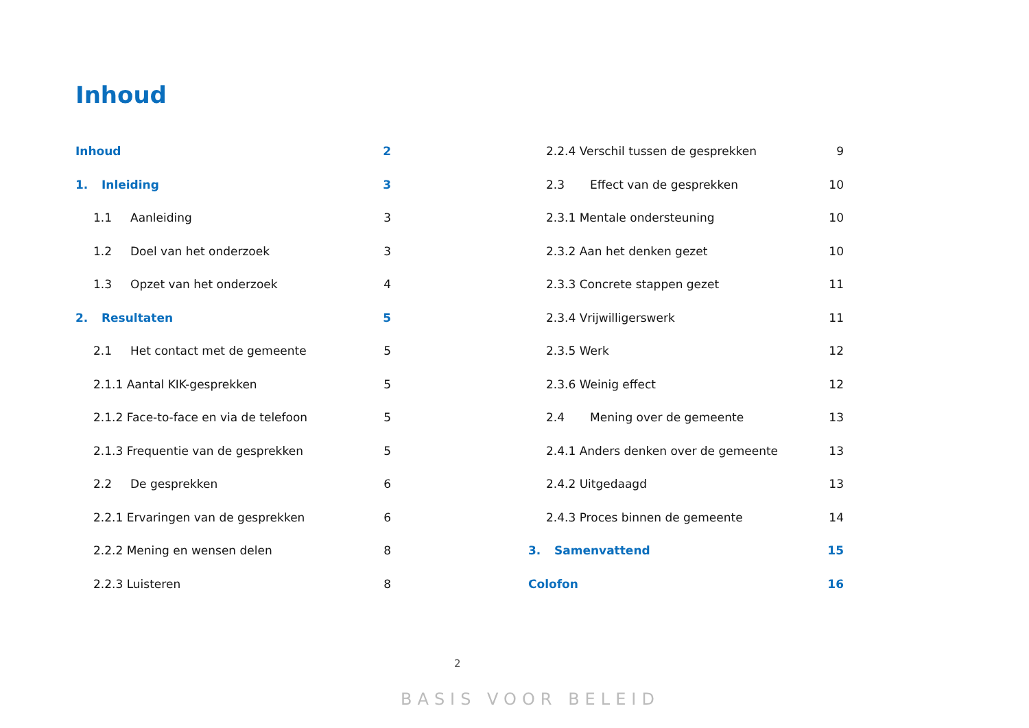Inhoud
Inhoud 2
1. Inleiding 3
1.1 Aanleiding 3
1.2 Doel van het onderzoek 3
1.3 Opzet van het onderzoek 4
2. Resultaten 5
2.1 Het contact met de gemeente 5
2.1.1 Aantal KIK-gesprekken 5
2.1.2 Face-to-face en via de telefoon 5
2.1.3 Frequentie van de gesprekken 5
2.2 De gesprekken 6
2.2.1 Ervaringen van de gesprekken 6
2.2.2 Mening en wensen delen 8
2.2.3 Luisteren 8
2.2.4 Verschil tussen de gesprekken 9
2.3 Effect van de gesprekken 10
2.3.1 Mentale ondersteuning 10
2.3.2 Aan het denken gezet 10
2.3.3 Concrete stappen gezet 11
2.3.4 Vrijwilligerswerk 11
2.3.5 Werk 12
2.3.6 Weinig effect 12
2.4 Mening over de gemeente 13
2.4.1 Anders denken over de gemeente 13
2.4.2 Uitgedaagd 13
2.4.3 Proces binnen de gemeente 14
3. Samenvattend 15
Colofon 16
2
BASIS VOOR BELEID